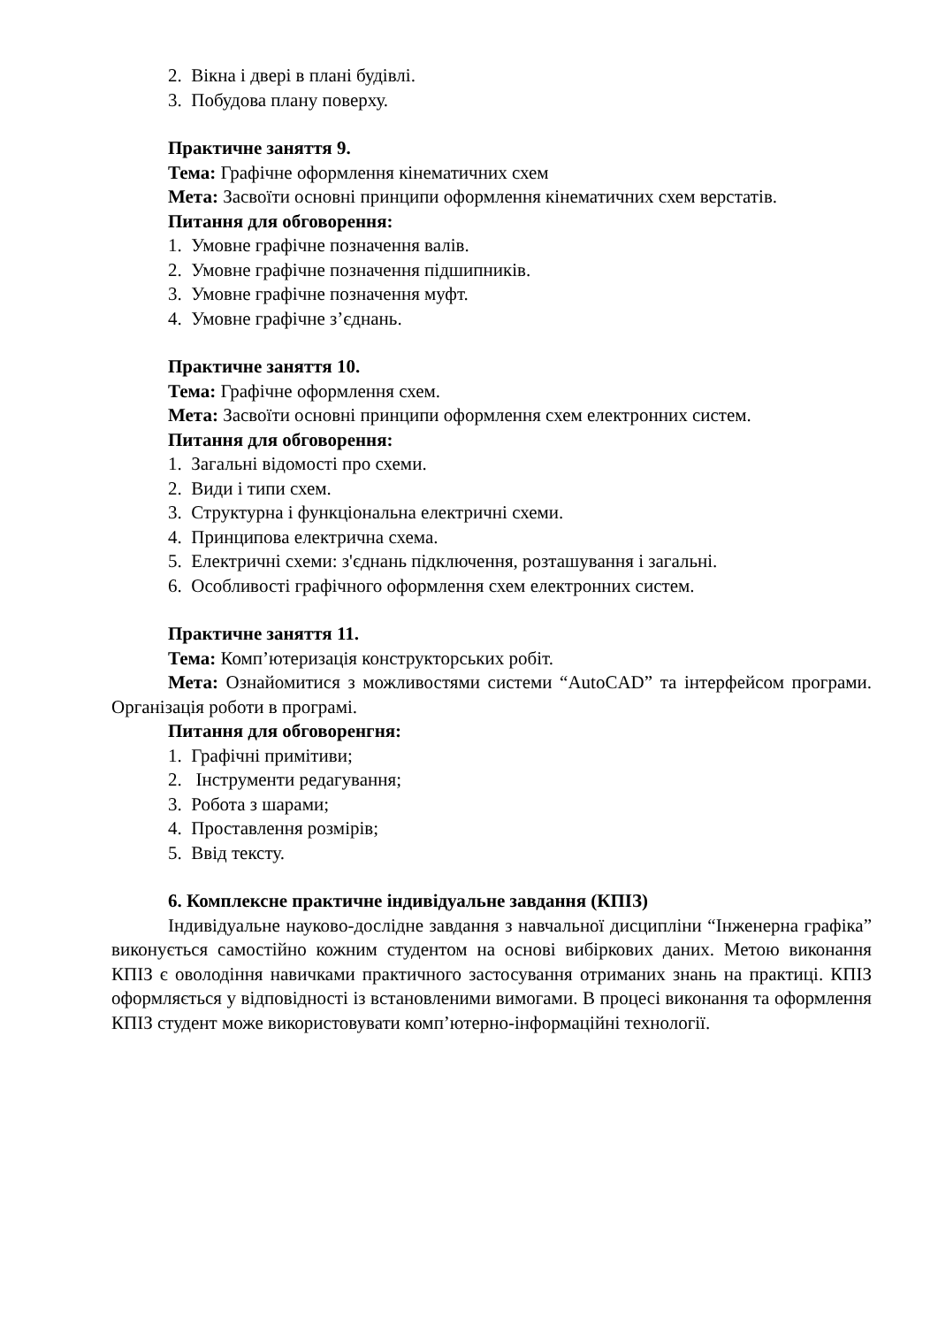2. Вікна і двері в плані будівлі.
3. Побудова плану поверху.
Практичне заняття 9.
Тема: Графічне оформлення кінематичних схем
Мета: Засвоїти основні принципи оформлення кінематичних схем верстатів.
Питання для обговорення:
1. Умовне графічне позначення валів.
2. Умовне графічне позначення підшипників.
3. Умовне графічне позначення муфт.
4. Умовне графічне з’єднань.
Практичне заняття 10.
Тема: Графічне оформлення схем.
Мета: Засвоїти основні принципи оформлення схем електронних систем.
Питання для обговорення:
1. Загальні відомості про схеми.
2. Види і типи схем.
3. Структурна і функціональна електричні схеми.
4. Принципова електрична схема.
5. Електричні схеми: з'єднань підключення, розташування і загальні.
6. Особливості графічного оформлення схем електронних систем.
Практичне заняття 11.
Тема: Комп’ютеризація конструкторських робіт.
Мета: Ознайомитися з можливостями системи “AutoCAD” та інтерфейсом програми. Організація роботи в програмі.
Питання для обговоренгня:
1. Графічні примітиви;
2. Інструменти редагування;
3. Робота з шарами;
4. Проставлення розмірів;
5. Ввід тексту.
6. Комплексне практичне індивідуальне завдання (КПІЗ)
Індивідуальне науково-дослідне завдання з навчальної дисципліни “Інженерна графіка” виконується самостійно кожним студентом на основі вибіркових даних. Метою виконання КПІЗ є оволодіння навичками практичного застосування отриманих знань на практиці. КПІЗ оформляється у відповідності із встановленими вимогами. В процесі виконання та оформлення КПІЗ студент може використовувати комп’ютерно-інформаційні технології.